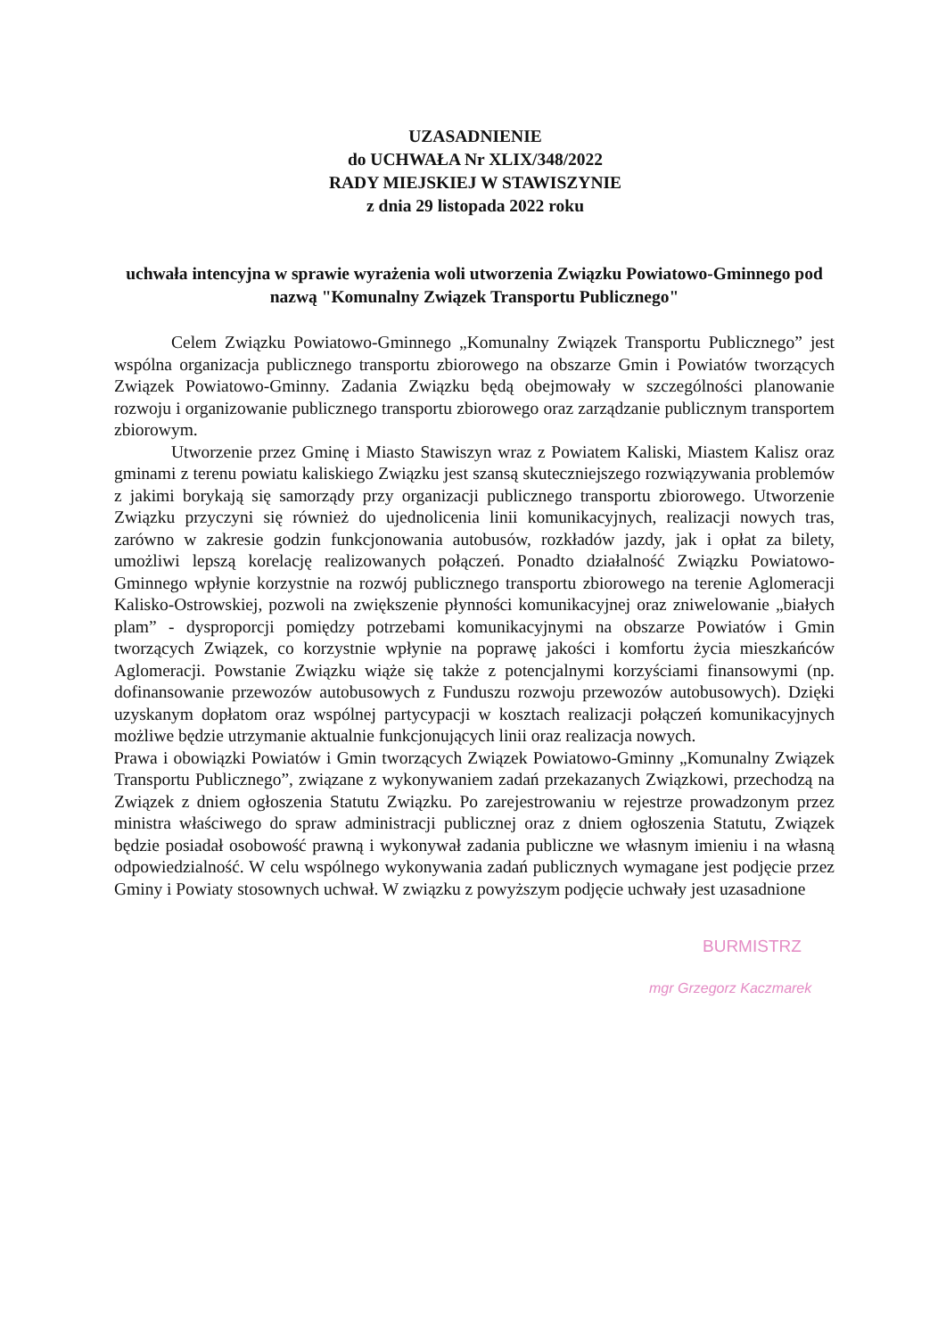UZASADNIENIE
do UCHWAŁA Nr XLIX/348/2022
RADY MIEJSKIEJ W STAWISZYNIE
z dnia 29 listopada 2022 roku
uchwała intencyjna w sprawie wyrażenia woli utworzenia Związku Powiatowo-Gminnego pod nazwą "Komunalny Związek Transportu Publicznego"
Celem Związku Powiatowo-Gminnego „Komunalny Związek Transportu Publicznego” jest wspólna organizacja publicznego transportu zbiorowego na obszarze Gmin i Powiatów tworzących Związek Powiatowo-Gminny. Zadania Związku będą obejmowały w szczególności planowanie rozwoju i organizowanie publicznego transportu zbiorowego oraz zarządzanie publicznym transportem zbiorowym.
Utworzenie przez Gminę i Miasto Stawiszyn wraz z Powiatem Kaliski, Miastem Kalisz oraz gminami z terenu powiatu kaliskiego Związku jest szansą skuteczniejszego rozwiązywania problemów z jakimi borykają się samorządy przy organizacji publicznego transportu zbiorowego. Utworzenie Związku przyczyni się również do ujednolicenia linii komunikacyjnych, realizacji nowych tras, zarówno w zakresie godzin funkcjonowania autobusów, rozkładów jazdy, jak i opłat za bilety, umożliwi lepszą korelację realizowanych połączeń. Ponadto działalność Związku Powiatowo-Gminnego wpłynie korzystnie na rozwój publicznego transportu zbiorowego na terenie Aglomeracji Kalisko-Ostrowskiej, pozwoli na zwiększenie płynności komunikacyjnej oraz zniwelowanie „białych plam” - dysproporcji pomiędzy potrzebami komunikacyjnymi na obszarze Powiatów i Gmin tworzących Związek, co korzystnie wpłynie na poprawę jakości i komfortu życia mieszkańców Aglomeracji. Powstanie Związku wiąże się także z potencjalnymi korzyściami finansowymi (np. dofinansowanie przewozów autobusowych z Funduszu rozwoju przewozów autobusowych). Dzięki uzyskanym dopłatom oraz wspólnej partycypacji w kosztach realizacji połączeń komunikacyjnych możliwe będzie utrzymanie aktualnie funkcjonujących linii oraz realizacja nowych.
Prawa i obowiązki Powiatów i Gmin tworzących Związek Powiatowo-Gminny „Komunalny Związek Transportu Publicznego”, związane z wykonywaniem zadań przekazanych Związkowi, przechodzą na Związek z dniem ogłoszenia Statutu Związku. Po zarejestrowaniu w rejestrze prowadzonym przez ministra właściwego do spraw administracji publicznej oraz z dniem ogłoszenia Statutu, Związek będzie posiadał osobowość prawną i wykonywał zadania publiczne we własnym imieniu i na własną odpowiedzialność. W celu wspólnego wykonywania zadań publicznych wymagane jest podjęcie przez Gminy i Powiaty stosownych uchwał. W związku z powyższym podjęcie uchwały jest uzasadnione
BURMISTRZ
mgr Grzegorz Kaczmarek